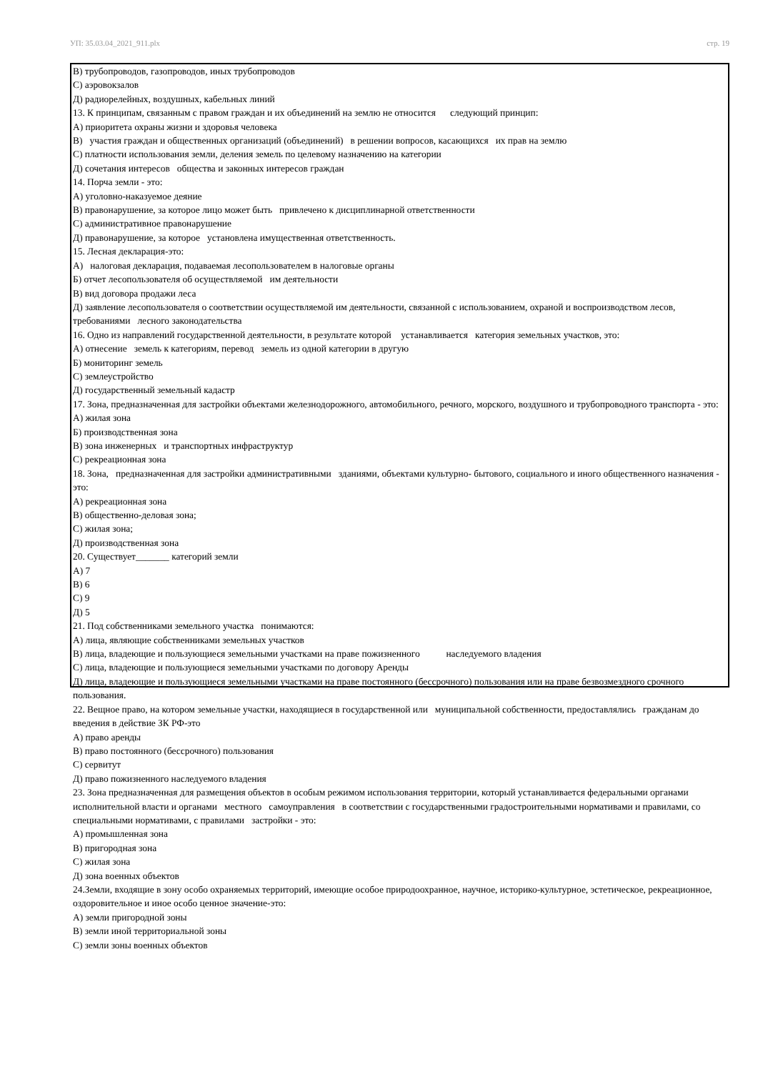УП: 35.03.04_2021_911.plx стр. 19
В) трубопроводов, газопроводов, иных трубопроводов
С) аэровокзалов
Д) радиорелейных, воздушных, кабельных линий
13. К принципам, связанным с правом граждан и их объединений на землю не относится следующий принцип:
А) приоритета охраны жизни и здоровья человека
В) участия граждан и общественных организаций (объединений) в решении вопросов, касающихся их прав на землю
С) платности использования земли, деления земель по целевому назначению на категории
Д) сочетания интересов общества и законных интересов граждан
14. Порча земли - это:
А) уголовно-наказуемое деяние
В) правонарушение, за которое лицо может быть привлечено к дисциплинарной ответственности
С) административное правонарушение
Д) правонарушение, за которое установлена имущественная ответственность.
15. Лесная декларация-это:
А) налоговая декларация, подаваемая лесопользователем в налоговые органы
Б) отчет лесопользователя об осуществляемой им деятельности
В) вид договора продажи леса
Д) заявление лесопользователя о соответствии осуществляемой им деятельности, связанной с использованием, охраной и воспроизводством лесов, требованиями лесного законодательства
16. Одно из направлений государственной деятельности, в результате которой устанавливается категория земельных участков, это:
А) отнесение земель к категориям, перевод земель из одной категории в другую
Б) мониторинг земель
С) землеустройство
Д) государственный земельный кадастр
17. Зона, предназначенная для застройки объектами железнодорожного, автомобильного, речного, морского, воздушного и трубопроводного транспорта - это:
А) жилая зона
Б) производственная зона
В) зона инженерных и транспортных инфраструктур
С) рекреационная зона
18. Зона, предназначенная для застройки административными зданиями, объектами культурно- бытового, социального и иного общественного назначения - это:
А) рекреационная зона
В) общественно-деловая зона;
С) жилая зона;
Д) производственная зона
20. Существует_______ категорий земли
А) 7
В) 6
С) 9
Д) 5
21. Под собственниками земельного участка понимаются:
А) лица, являющие собственниками земельных участков
В) лица, владеющие и пользующиеся земельными участками на праве пожизненного наследуемого владения
С) лица, владеющие и пользующиеся земельными участками по договору Аренды
Д) лица, владеющие и пользующиеся земельными участками на праве постоянного (бессрочного) пользования или на праве безвозмездного срочного пользования.
22. Вещное право, на котором земельные участки, находящиеся в государственной или муниципальной собственности, предоставлялись гражданам до введения в действие ЗК РФ-это
А) право аренды
В) право постоянного (бессрочного) пользования
С) сервитут
Д) право пожизненного наследуемого владения
23. Зона предназначенная для размещения объектов в особым режимом использования территории, который устанавливается федеральными органами исполнительной власти и органами местного самоуправления в соответствии с государственными градостроительными нормативами и правилами, со специальными нормативами, с правилами застройки - это:
А) промышленная зона
В) пригородная зона
С) жилая зона
Д) зона военных объектов
24.Земли, входящие в зону особо охраняемых территорий, имеющие особое природоохранное, научное, историко-культурное, эстетическое, рекреационное, оздоровительное и иное особо ценное значение-это:
А) земли пригородной зоны
В) земли иной территориальной зоны
С) земли зоны военных объектов